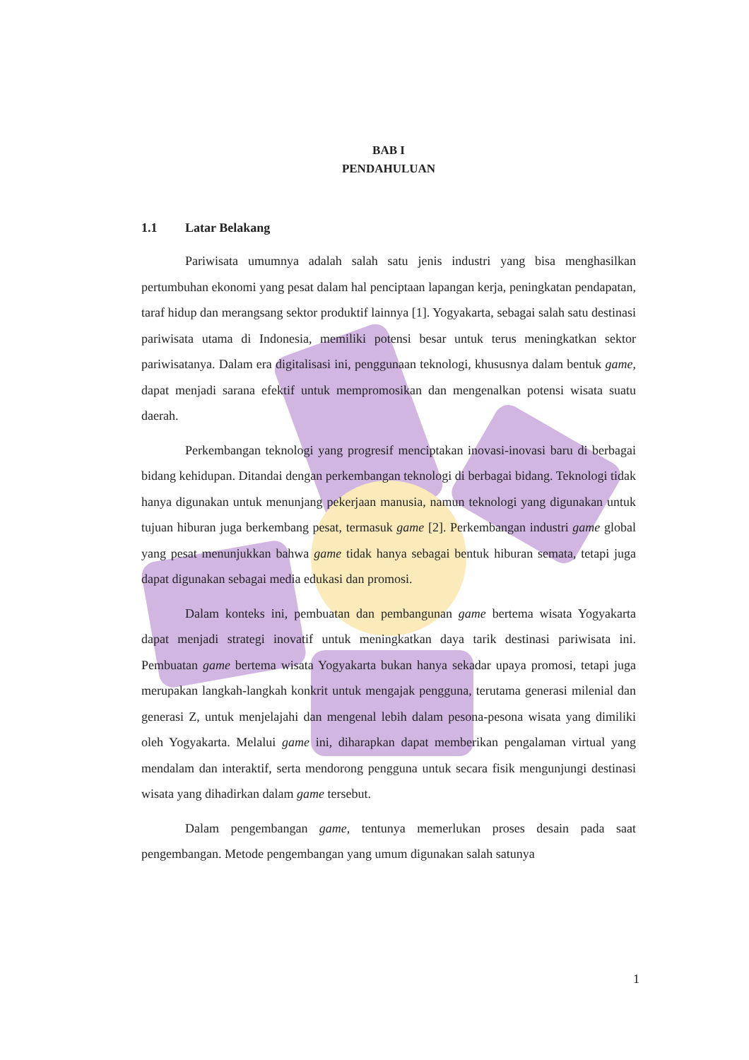BAB I
PENDAHULUAN
1.1 Latar Belakang
Pariwisata umumnya adalah salah satu jenis industri yang bisa menghasilkan pertumbuhan ekonomi yang pesat dalam hal penciptaan lapangan kerja, peningkatan pendapatan, taraf hidup dan merangsang sektor produktif lainnya [1]. Yogyakarta, sebagai salah satu destinasi pariwisata utama di Indonesia, memiliki potensi besar untuk terus meningkatkan sektor pariwisatanya. Dalam era digitalisasi ini, penggunaan teknologi, khususnya dalam bentuk game, dapat menjadi sarana efektif untuk mempromosikan dan mengenalkan potensi wisata suatu daerah.
Perkembangan teknologi yang progresif menciptakan inovasi-inovasi baru di berbagai bidang kehidupan. Ditandai dengan perkembangan teknologi di berbagai bidang. Teknologi tidak hanya digunakan untuk menunjang pekerjaan manusia, namun teknologi yang digunakan untuk tujuan hiburan juga berkembang pesat, termasuk game [2]. Perkembangan industri game global yang pesat menunjukkan bahwa game tidak hanya sebagai bentuk hiburan semata, tetapi juga dapat digunakan sebagai media edukasi dan promosi.
Dalam konteks ini, pembuatan dan pembangunan game bertema wisata Yogyakarta dapat menjadi strategi inovatif untuk meningkatkan daya tarik destinasi pariwisata ini. Pembuatan game bertema wisata Yogyakarta bukan hanya sekadar upaya promosi, tetapi juga merupakan langkah-langkah konkrit untuk mengajak pengguna, terutama generasi milenial dan generasi Z, untuk menjelajahi dan mengenal lebih dalam pesona-pesona wisata yang dimiliki oleh Yogyakarta. Melalui game ini, diharapkan dapat memberikan pengalaman virtual yang mendalam dan interaktif, serta mendorong pengguna untuk secara fisik mengunjungi destinasi wisata yang dihadirkan dalam game tersebut.
Dalam pengembangan game, tentunya memerlukan proses desain pada saat pengembangan. Metode pengembangan yang umum digunakan salah satunya
1